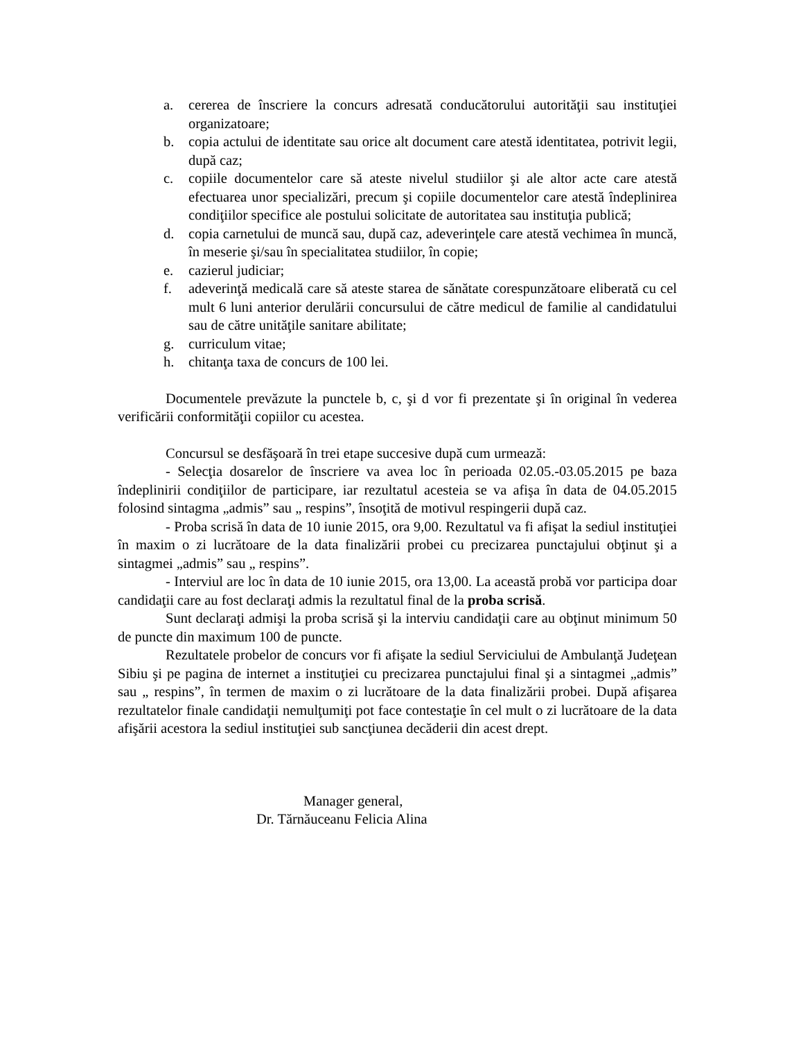a. cererea de înscriere la concurs adresată conducătorului autorităţii sau instituţiei organizatoare;
b. copia actului de identitate sau orice alt document care atestă identitatea, potrivit legii, după caz;
c. copiile documentelor care să ateste nivelul studiilor şi ale altor acte care atestă efectuarea unor specializări, precum şi copiile documentelor care atestă îndeplinirea condiţiilor specifice ale postului solicitate de autoritatea sau instituţia publică;
d. copia carnetului de muncă sau, după caz, adeverinţele care atestă vechimea în muncă, în meserie şi/sau în specialitatea studiilor, în copie;
e. cazierul judiciar;
f. adeverinţă medicală care să ateste starea de sănătate corespunzătoare eliberată cu cel mult 6 luni anterior derulării concursului de către medicul de familie al candidatului sau de către unităţile sanitare abilitate;
g. curriculum vitae;
h. chitanţa taxa de concurs de 100 lei.
Documentele prevăzute la punctele b, c, şi d vor fi prezentate şi în original în vederea verificării conformităţii copiilor cu acestea.
Concursul se desfăşoară în trei etape succesive după cum urmează:
- Selecţia dosarelor de înscriere va avea loc în perioada 02.05.-03.05.2015 pe baza îndeplinirii condiţiilor de participare, iar rezultatul acesteia se va afişa în data de 04.05.2015 folosind sintagma „admis” sau „ respins”, însoţită de motivul respingerii după caz.
- Proba scrisă în data de 10 iunie 2015, ora 9,00. Rezultatul va fi afişat la sediul instituţiei în maxim o zi lucrătoare de la data finalizării probei cu precizarea punctajului obţinut şi a sintagmei „admis” sau „ respins”.
- Interviul are loc în data de 10 iunie 2015, ora 13,00. La această probă vor participa doar candidaţii care au fost declaraţi admis la rezultatul final de la proba scrisă.
Sunt declaraţi admişi la proba scrisă şi la interviu candidaţii care au obţinut minimum 50 de puncte din maximum 100 de puncte.
Rezultatele probelor de concurs vor fi afişate la sediul Serviciului de Ambulanţă Judeţean Sibiu şi pe pagina de internet a instituţiei cu precizarea punctajului final şi a sintagmei „admis” sau „ respins”, în termen de maxim o zi lucrătoare de la data finalizării probei. După afişarea rezultatelor finale candidaţii nemulţumiţi pot face contestaţie în cel mult o zi lucrătoare de la data afişării acestora la sediul instituţiei sub sancţiunea decăderii din acest drept.
Manager general,
Dr. Tărnăuceanu Felicia Alina